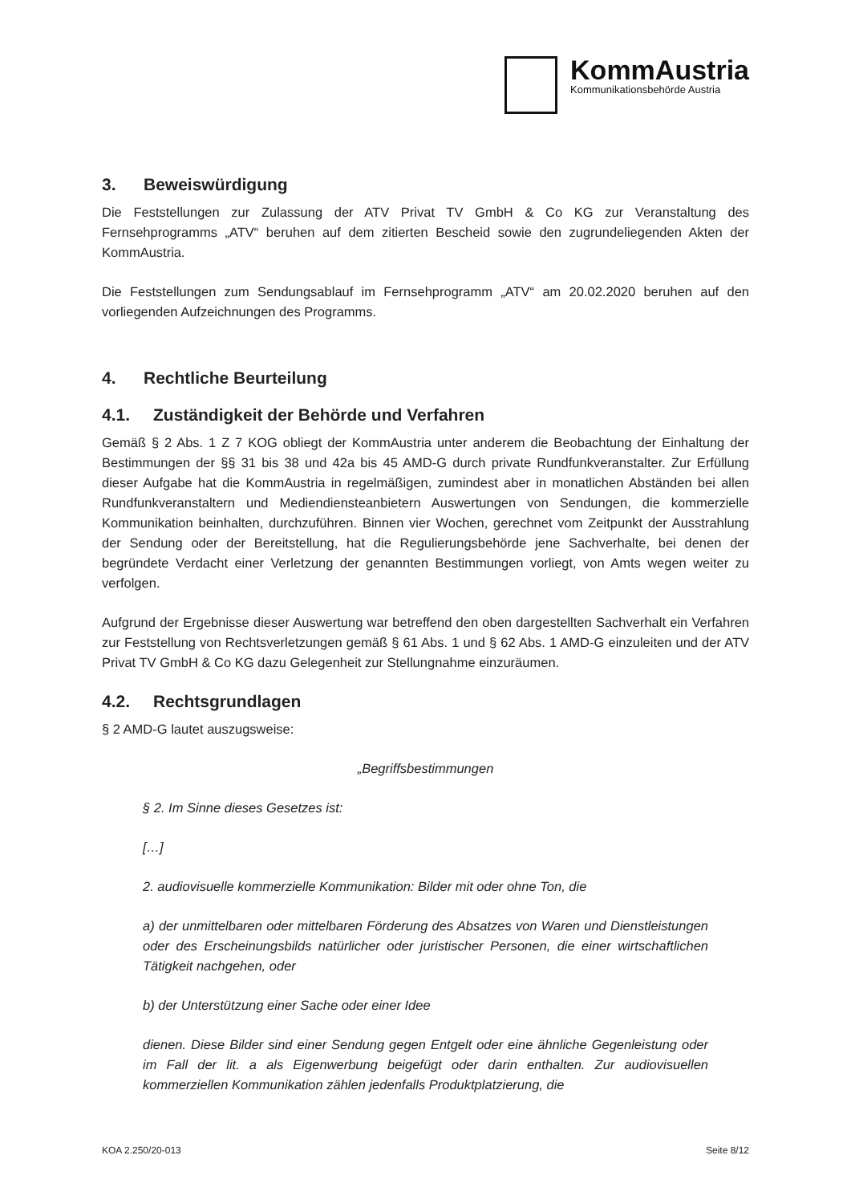KommAustria
Kommunikationsbehörde Austria
3. Beweiswürdigung
Die Feststellungen zur Zulassung der ATV Privat TV GmbH & Co KG zur Veranstaltung des Fernsehprogramms „ATV“ beruhen auf dem zitierten Bescheid sowie den zugrundeliegenden Akten der KommAustria.
Die Feststellungen zum Sendungsablauf im Fernsehprogramm „ATV“ am 20.02.2020 beruhen auf den vorliegenden Aufzeichnungen des Programms.
4. Rechtliche Beurteilung
4.1. Zuständigkeit der Behörde und Verfahren
Gemäß § 2 Abs. 1 Z 7 KOG obliegt der KommAustria unter anderem die Beobachtung der Einhaltung der Bestimmungen der §§ 31 bis 38 und 42a bis 45 AMD-G durch private Rundfunkveranstalter. Zur Erfüllung dieser Aufgabe hat die KommAustria in regelmäßigen, zumindest aber in monatlichen Abständen bei allen Rundfunkveranstaltern und Mediendiensteanbietern Auswertungen von Sendungen, die kommerzielle Kommunikation beinhalten, durchzuführen. Binnen vier Wochen, gerechnet vom Zeitpunkt der Ausstrahlung der Sendung oder der Bereitstellung, hat die Regulierungsbehörde jene Sachverhalte, bei denen der begründete Verdacht einer Verletzung der genannten Bestimmungen vorliegt, von Amts wegen weiter zu verfolgen.
Aufgrund der Ergebnisse dieser Auswertung war betreffend den oben dargestellten Sachverhalt ein Verfahren zur Feststellung von Rechtsverletzungen gemäß § 61 Abs. 1 und § 62 Abs. 1 AMD-G einzuleiten und der ATV Privat TV GmbH & Co KG dazu Gelegenheit zur Stellungnahme einzuräumen.
4.2. Rechtsgrundlagen
§ 2 AMD-G lautet auszugsweise:
„Begriffsbestimmungen
§ 2. Im Sinne dieses Gesetzes ist:
[…]
2. audiovisuelle kommerzielle Kommunikation: Bilder mit oder ohne Ton, die
a) der unmittelbaren oder mittelbaren Förderung des Absatzes von Waren und Dienstleistungen oder des Erscheinungsbilds natürlicher oder juristischer Personen, die einer wirtschaftlichen Tätigkeit nachgehen, oder
b) der Unterstützung einer Sache oder einer Idee
dienen. Diese Bilder sind einer Sendung gegen Entgelt oder eine ähnliche Gegenleistung oder im Fall der lit. a als Eigenwerbung beigefügt oder darin enthalten. Zur audiovisuellen kommerziellen Kommunikation zählen jedenfalls Produktplatzierung, die
KOA 2.250/20-013 Seite 8/12